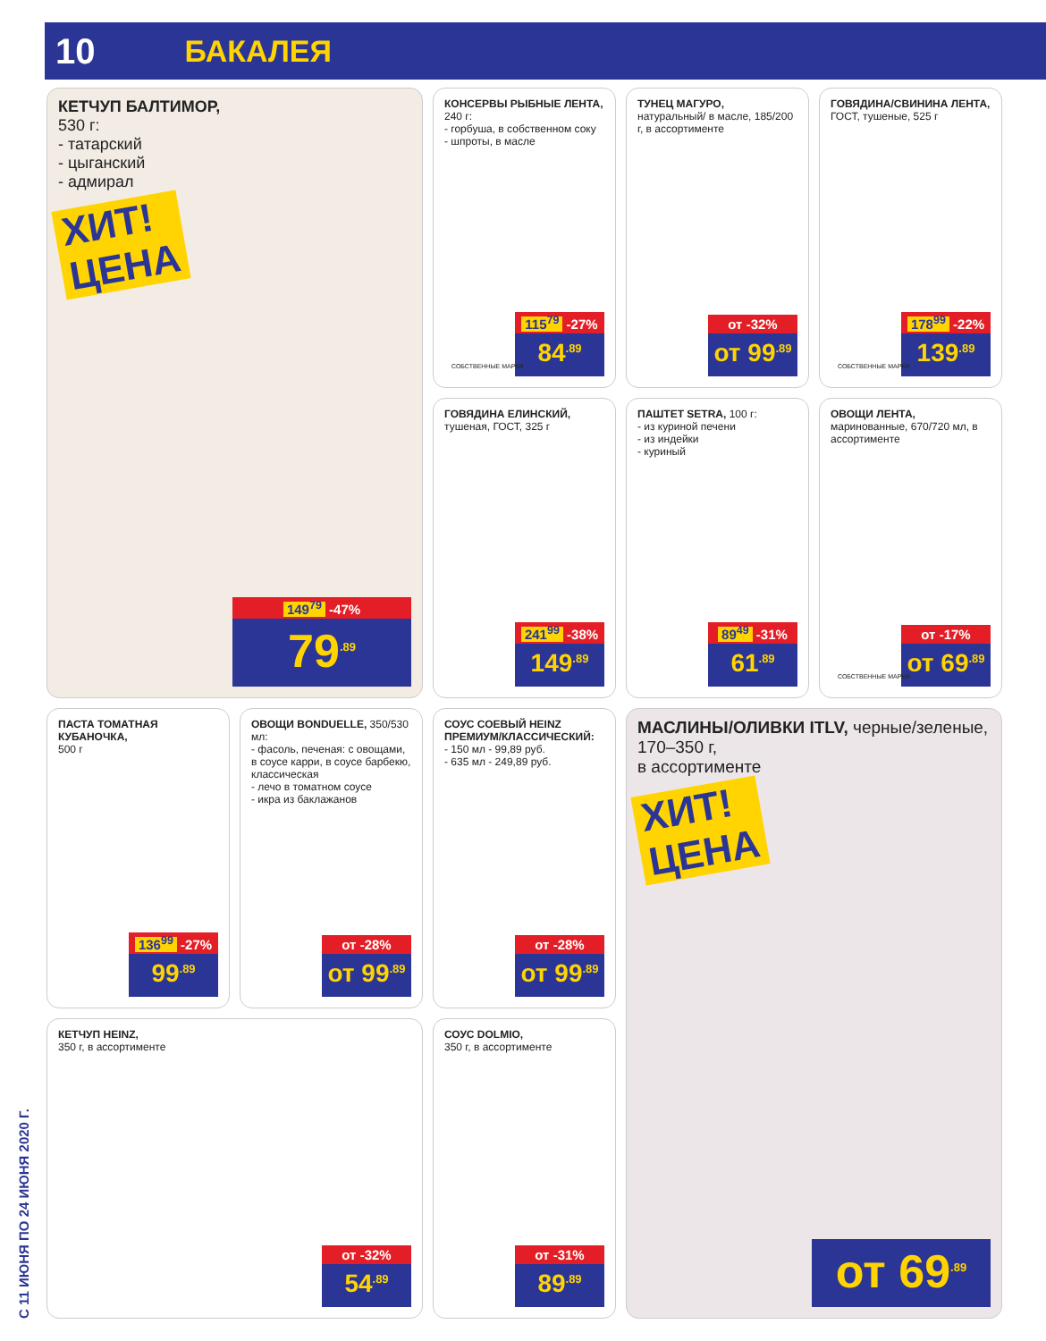10 БАКАЛЕЯ
С 11 ИЮНЯ ПО 24 ИЮНЯ 2020 Г.
КЕТЧУП БАЛТИМОР,
530 г:
- татарский
- цыганский
- адмирал
ХИТ!
ЦЕНА
149<sup>79</sup> -47%
79<sup>.89</sup>
КОНСЕРВЫ РЫБНЫЕ ЛЕНТА,
240 г:
- горбуша, в собственном соку
- шпроты, в масле
115<sup>79</sup> -27%
84<sup>.89</sup>
СОБСТВЕННЫЕ МАРКИ
ТУНЕЦ МАГУРО,
натуральный/ в масле, 185/200 г, в ассортименте
от -32%
от 99<sup>.89</sup>
ГОВЯДИНА/СВИНИНА ЛЕНТА,
ГОСТ, тушеные, 525 г
178<sup>99</sup> -22%
139<sup>.89</sup>
СОБСТВЕННЫЕ МАРКИ
ГОВЯДИНА ЕЛИНСКИЙ,
тушеная, ГОСТ, 325 г
241<sup>99</sup> -38%
149<sup>.89</sup>
ПАШТЕТ SETRA, 100 г:
- из куриной печени
- из индейки
- куриный
89<sup>49</sup> -31%
61<sup>.89</sup>
ОВОЩИ ЛЕНТА, маринованные, 670/720 мл, в ассортименте
от -17%
от 69<sup>.89</sup>
СОБСТВЕННЫЕ МАРКИ
ПАСТА ТОМАТНАЯ КУБАНОЧКА,
500 г
136<sup>99</sup> -27%
99<sup>.89</sup>
ОВОЩИ BONDUELLE, 350/530 мл:
- фасоль, печеная: с овощами, в соусе карри, в соусе барбекю, классическая
- лечо в томатном соусе
- икра из баклажанов
от -28%
от 99<sup>.89</sup>
СОУС СОЕВЫЙ HEINZ ПРЕМИУМ/КЛАССИЧЕСКИЙ:
- 150 мл - 99,89 руб.
- 635 мл - 249,89 руб.
от -28%
от 99<sup>.89</sup>
МАСЛИНЫ/ОЛИВКИ ITLV, черные/зеленые, 170–350 г,
в ассортименте
ХИТ!
ЦЕНА
от 69<sup>.89</sup>
КЕТЧУП HEINZ,
350 г, в ассортименте
от -32%
54<sup>.89</sup>
СОУС DOLMIO,
350 г, в ассортименте
от -31%
89<sup>.89</sup>